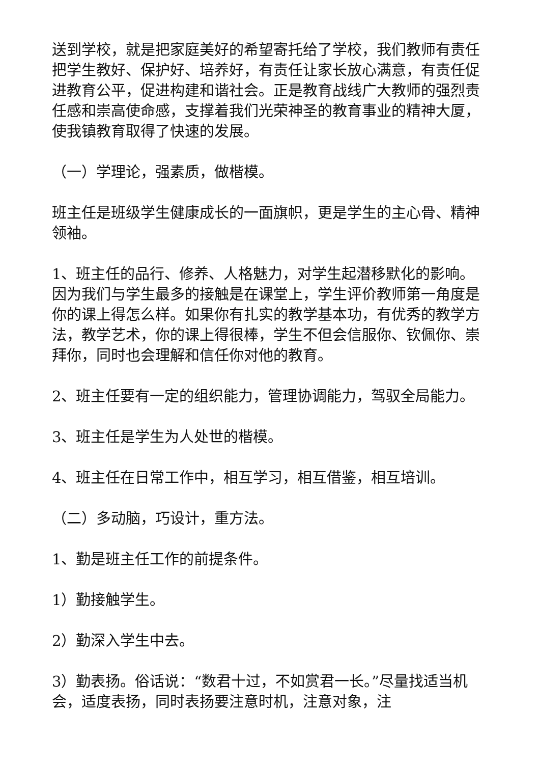送到学校，就是把家庭美好的希望寄托给了学校，我们教师有责任把学生教好、保护好、培养好，有责任让家长放心满意，有责任促进教育公平，促进构建和谐社会。正是教育战线广大教师的强烈责任感和崇高使命感，支撑着我们光荣神圣的教育事业的精神大厦，使我镇教育取得了快速的发展。
（一）学理论，强素质，做楷模。
班主任是班级学生健康成长的一面旗帜，更是学生的主心骨、精神领袖。
1、班主任的品行、修养、人格魅力，对学生起潜移默化的影响。因为我们与学生最多的接触是在课堂上，学生评价教师第一角度是你的课上得怎么样。如果你有扎实的教学基本功，有优秀的教学方法，教学艺术，你的课上得很棒，学生不但会信服你、钦佩你、崇拜你，同时也会理解和信任你对他的教育。
2、班主任要有一定的组织能力，管理协调能力，驾驭全局能力。
3、班主任是学生为人处世的楷模。
4、班主任在日常工作中，相互学习，相互借鉴，相互培训。
（二）多动脑，巧设计，重方法。
1、勤是班主任工作的前提条件。
1）勤接触学生。
2）勤深入学生中去。
3）勤表扬。俗话说：“数君十过，不如赏君一长。”尽量找适当机会，适度表扬，同时表扬要注意时机，注意对象，注